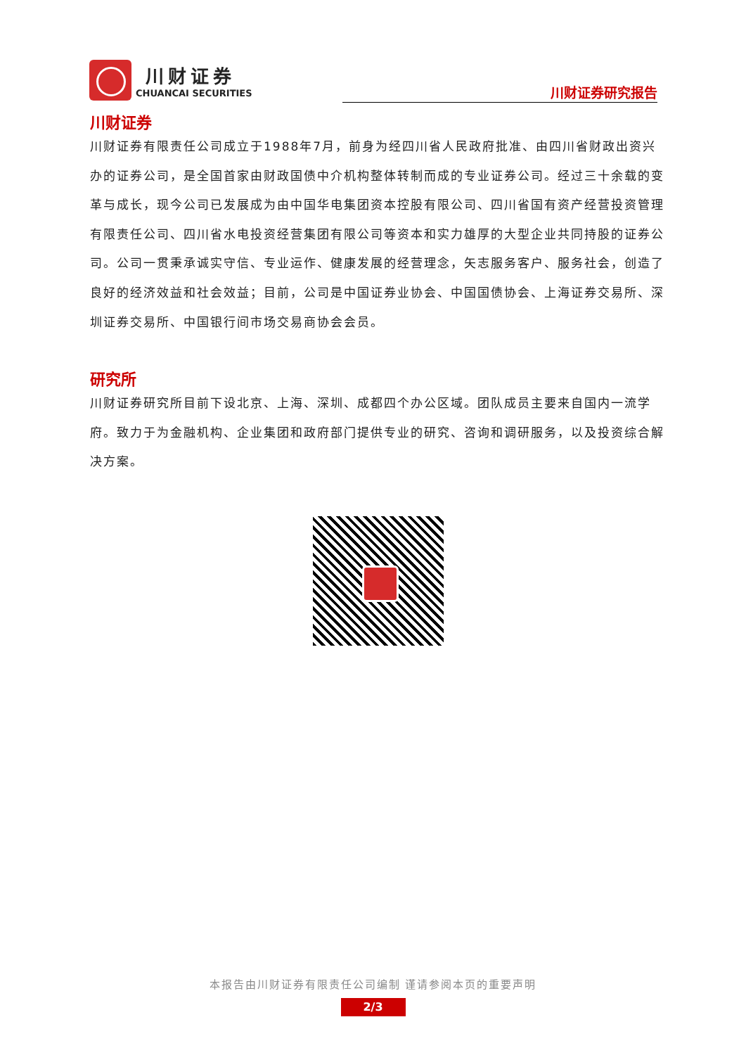川财证券
CHUANCAI SECURITIES
川财证券研究报告
川财证券
川财证券有限责任公司成立于1988年7月，前身为经四川省人民政府批准、由四川省财政出资兴办的证券公司，是全国首家由财政国债中介机构整体转制而成的专业证券公司。经过三十余载的变革与成长，现今公司已发展成为由中国华电集团资本控股有限公司、四川省国有资产经营投资管理有限责任公司、四川省水电投资经营集团有限公司等资本和实力雄厚的大型企业共同持股的证券公司。公司一贯秉承诚实守信、专业运作、健康发展的经营理念，矢志服务客户、服务社会，创造了良好的经济效益和社会效益；目前，公司是中国证券业协会、中国国债协会、上海证券交易所、深圳证券交易所、中国银行间市场交易商协会会员。
研究所
川财证券研究所目前下设北京、上海、深圳、成都四个办公区域。团队成员主要来自国内一流学府。致力于为金融机构、企业集团和政府部门提供专业的研究、咨询和调研服务，以及投资综合解决方案。
本报告由川财证券有限责任公司编制 谨请参阅本页的重要声明
2/3